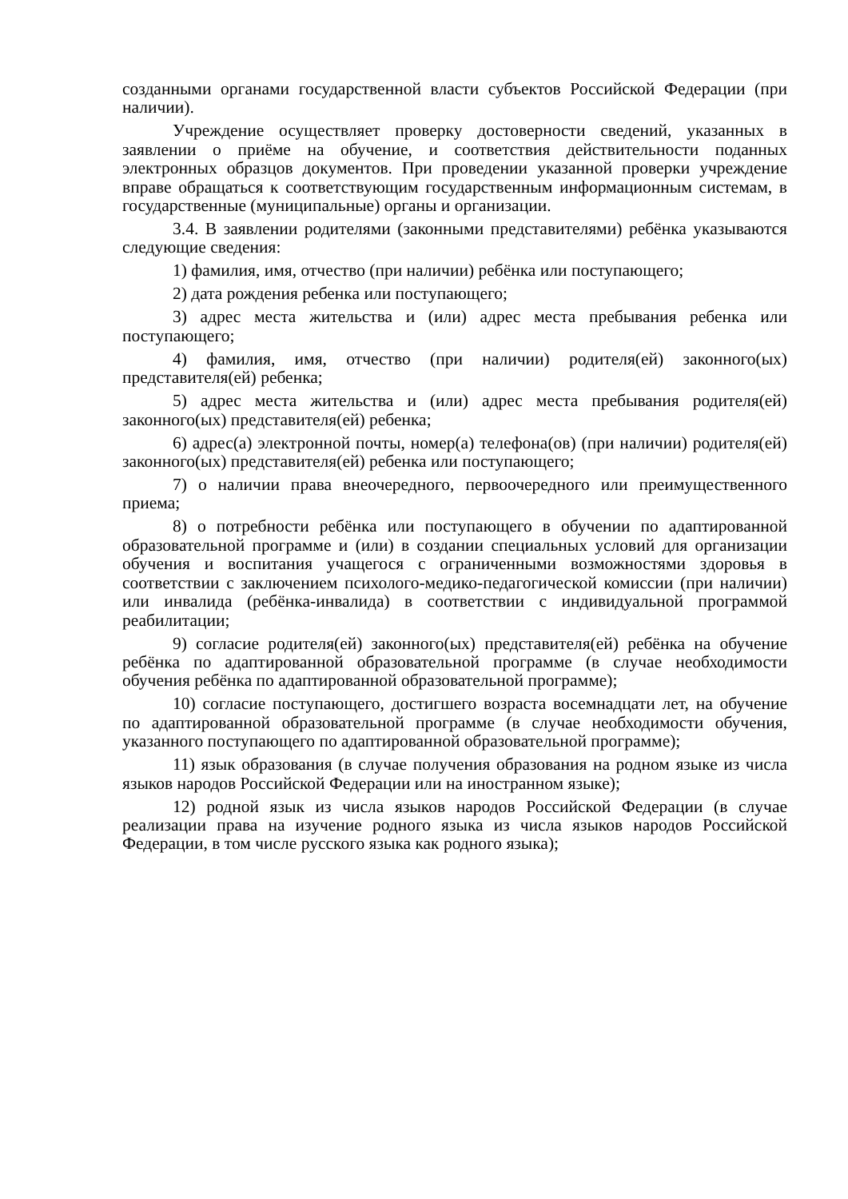созданными органами государственной власти субъектов Российской Федерации (при наличии).
Учреждение осуществляет проверку достоверности сведений, указанных в заявлении о приёме на обучение, и соответствия действительности поданных электронных образцов документов. При проведении указанной проверки учреждение вправе обращаться к соответствующим государственным информационным системам, в государственные (муниципальные) органы и организации.
3.4. В заявлении родителями (законными представителями) ребёнка указываются следующие сведения:
1) фамилия, имя, отчество (при наличии) ребёнка или поступающего;
2) дата рождения ребенка или поступающего;
3) адрес места жительства и (или) адрес места пребывания ребенка или поступающего;
4) фамилия, имя, отчество (при наличии) родителя(ей) законного(ых) представителя(ей) ребенка;
5) адрес места жительства и (или) адрес места пребывания родителя(ей) законного(ых) представителя(ей) ребенка;
6) адрес(а) электронной почты, номер(а) телефона(ов) (при наличии) родителя(ей) законного(ых) представителя(ей) ребенка или поступающего;
7) о наличии права внеочередного, первоочередного или преимущественного приема;
8) о потребности ребёнка или поступающего в обучении по адаптированной образовательной программе и (или) в создании специальных условий для организации обучения и воспитания учащегося с ограниченными возможностями здоровья в соответствии с заключением психолого-медико-педагогической комиссии (при наличии) или инвалида (ребёнка-инвалида) в соответствии с индивидуальной программой реабилитации;
9) согласие родителя(ей) законного(ых) представителя(ей) ребёнка на обучение ребёнка по адаптированной образовательной программе (в случае необходимости обучения ребёнка по адаптированной образовательной программе);
10) согласие поступающего, достигшего возраста восемнадцати лет, на обучение по адаптированной образовательной программе (в случае необходимости обучения, указанного поступающего по адаптированной образовательной программе);
11) язык образования (в случае получения образования на родном языке из числа языков народов Российской Федерации или на иностранном языке);
12) родной язык из числа языков народов Российской Федерации (в случае реализации права на изучение родного языка из числа языков народов Российской Федерации, в том числе русского языка как родного языка);